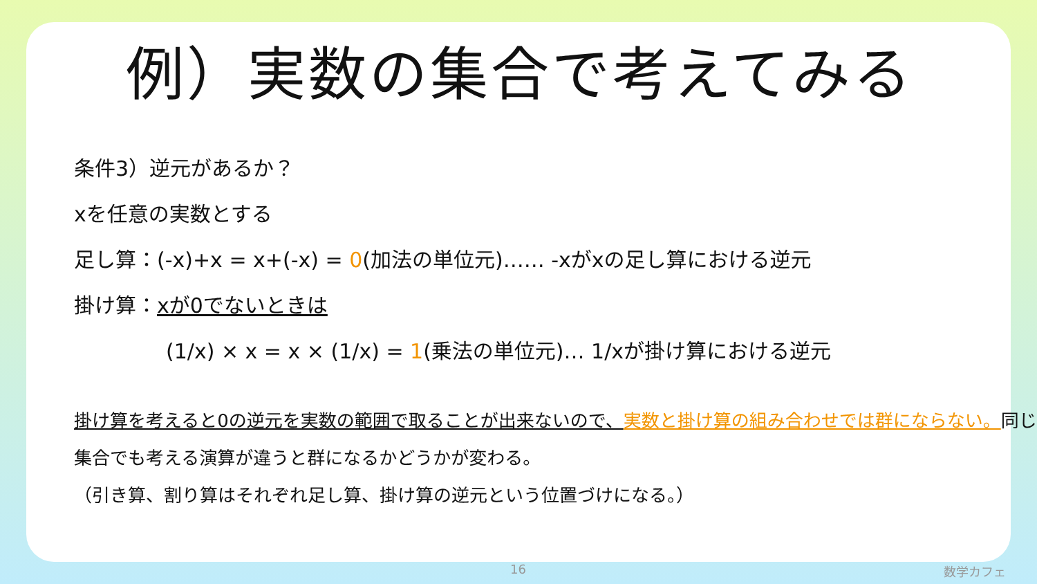例）実数の集合で考えてみる
条件3）逆元があるか？
xを任意の実数とする
足し算：(-x)+x = x+(-x) = 0(加法の単位元)…… -xがxの足し算における逆元
掛け算：xが0でないときは
(1/x) × x = x × (1/x) = 1(乗法の単位元)… 1/xが掛け算における逆元
掛け算を考えると0の逆元を実数の範囲で取ることが出来ないので、実数と掛け算の組み合わせでは群にならない。同じ集合でも考える演算が違うと群になるかどうかが変わる。
（引き算、割り算はそれぞれ足し算、掛け算の逆元という位置づけになる。）
16 数学カフェ